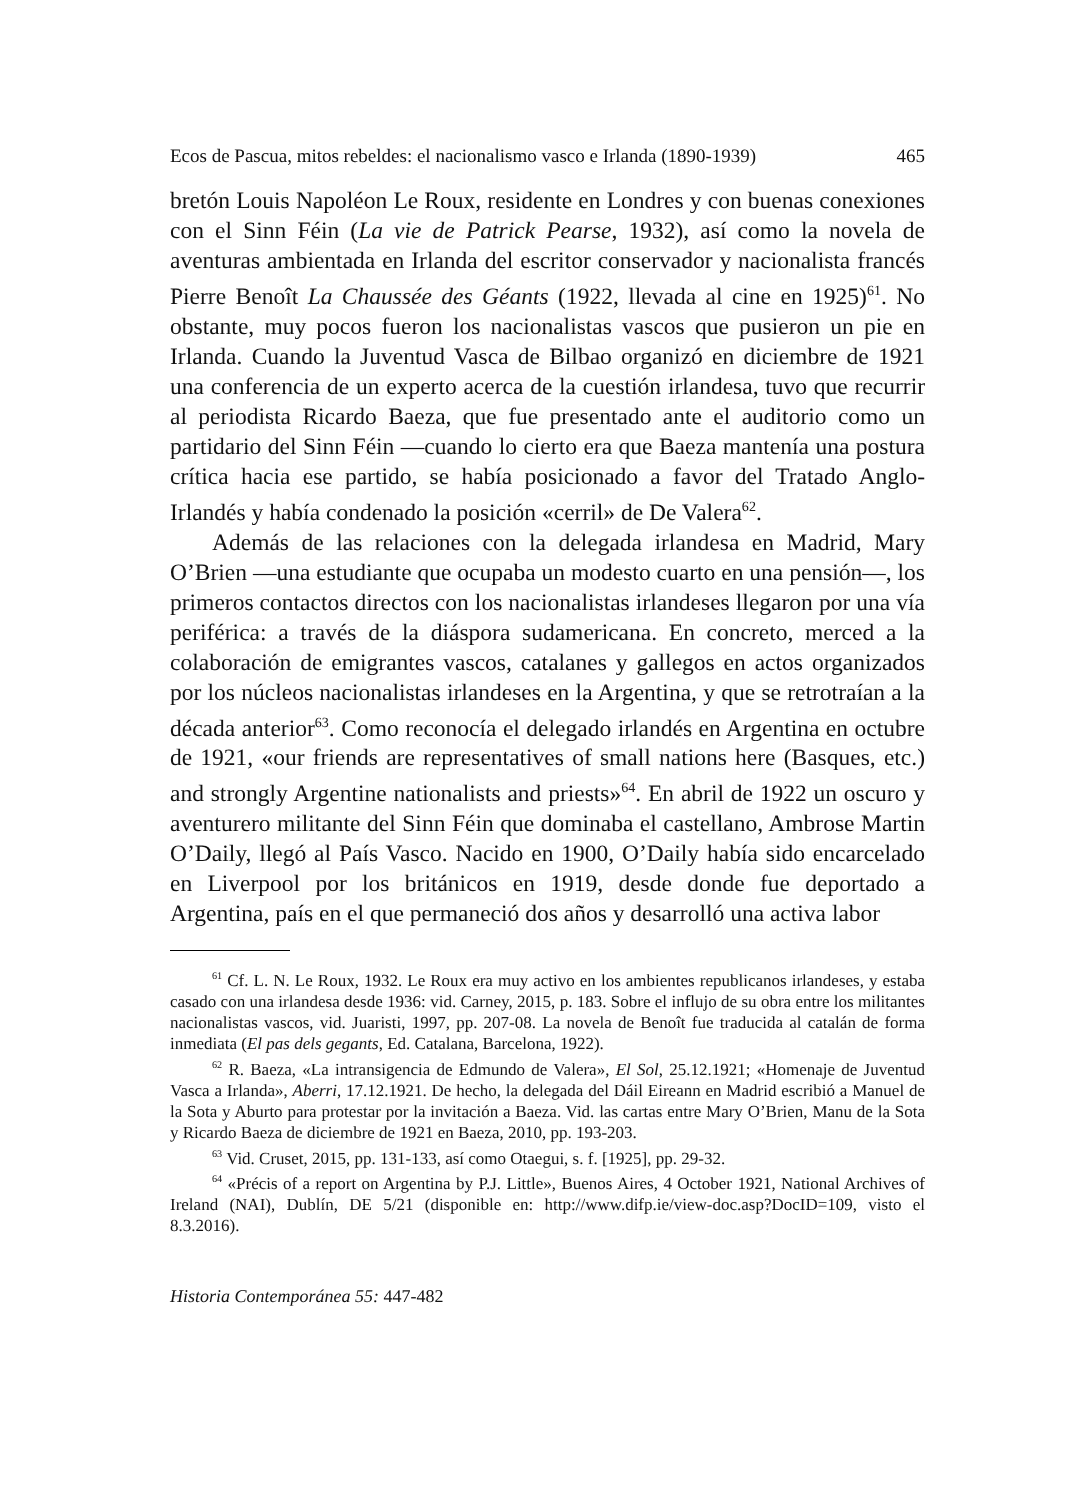Ecos de Pascua, mitos rebeldes: el nacionalismo vasco e Irlanda (1890-1939) 465
bretón Louis Napoléon Le Roux, residente en Londres y con buenas conexiones con el Sinn Féin (La vie de Patrick Pearse, 1932), así como la novela de aventuras ambientada en Irlanda del escritor conservador y nacionalista francés Pierre Benoît La Chaussée des Géants (1922, llevada al cine en 1925)<sup>61</sup>. No obstante, muy pocos fueron los nacionalistas vascos que pusieron un pie en Irlanda. Cuando la Juventud Vasca de Bilbao organizó en diciembre de 1921 una conferencia de un experto acerca de la cuestión irlandesa, tuvo que recurrir al periodista Ricardo Baeza, que fue presentado ante el auditorio como un partidario del Sinn Féin —cuando lo cierto era que Baeza mantenía una postura crítica hacia ese partido, se había posicionado a favor del Tratado Anglo-Irlandés y había condenado la posición «cerril» de De Valera<sup>62</sup>.
Además de las relaciones con la delegada irlandesa en Madrid, Mary O’Brien —una estudiante que ocupaba un modesto cuarto en una pensión—, los primeros contactos directos con los nacionalistas irlandeses llegaron por una vía periférica: a través de la diáspora sudamericana. En concreto, merced a la colaboración de emigrantes vascos, catalanes y gallegos en actos organizados por los núcleos nacionalistas irlandeses en la Argentina, y que se retrotraían a la década anterior<sup>63</sup>. Como reconocía el delegado irlandés en Argentina en octubre de 1921, «our friends are representatives of small nations here (Basques, etc.) and strongly Argentine nationalists and priests»<sup>64</sup>. En abril de 1922 un oscuro y aventurero militante del Sinn Féin que dominaba el castellano, Ambrose Martin O’Daily, llegó al País Vasco. Nacido en 1900, O’Daily había sido encarcelado en Liverpool por los británicos en 1919, desde donde fue deportado a Argentina, país en el que permaneció dos años y desarrolló una activa labor
<sup>61</sup> Cf. L. N. Le Roux, 1932. Le Roux era muy activo en los ambientes republicanos irlandeses, y estaba casado con una irlandesa desde 1936: vid. Carney, 2015, p. 183. Sobre el influjo de su obra entre los militantes nacionalistas vascos, vid. Juaristi, 1997, pp. 207-08. La novela de Benoît fue traducida al catalán de forma inmediata (El pas dels gegants, Ed. Catalana, Barcelona, 1922).
<sup>62</sup> R. Baeza, «La intransigencia de Edmundo de Valera», El Sol, 25.12.1921; «Homenaje de Juventud Vasca a Irlanda», Aberri, 17.12.1921. De hecho, la delegada del Dáil Eireann en Madrid escribió a Manuel de la Sota y Aburto para protestar por la invitación a Baeza. Vid. las cartas entre Mary O’Brien, Manu de la Sota y Ricardo Baeza de diciembre de 1921 en Baeza, 2010, pp. 193-203.
<sup>63</sup> Vid. Cruset, 2015, pp. 131-133, así como Otaegui, s. f. [1925], pp. 29-32.
<sup>64</sup> «Précis of a report on Argentina by P.J. Little», Buenos Aires, 4 October 1921, National Archives of Ireland (NAI), Dublín, DE 5/21 (disponible en: http://www.difp.ie/view-doc.asp?DocID=109, visto el 8.3.2016).
Historia Contemporánea 55: 447-482